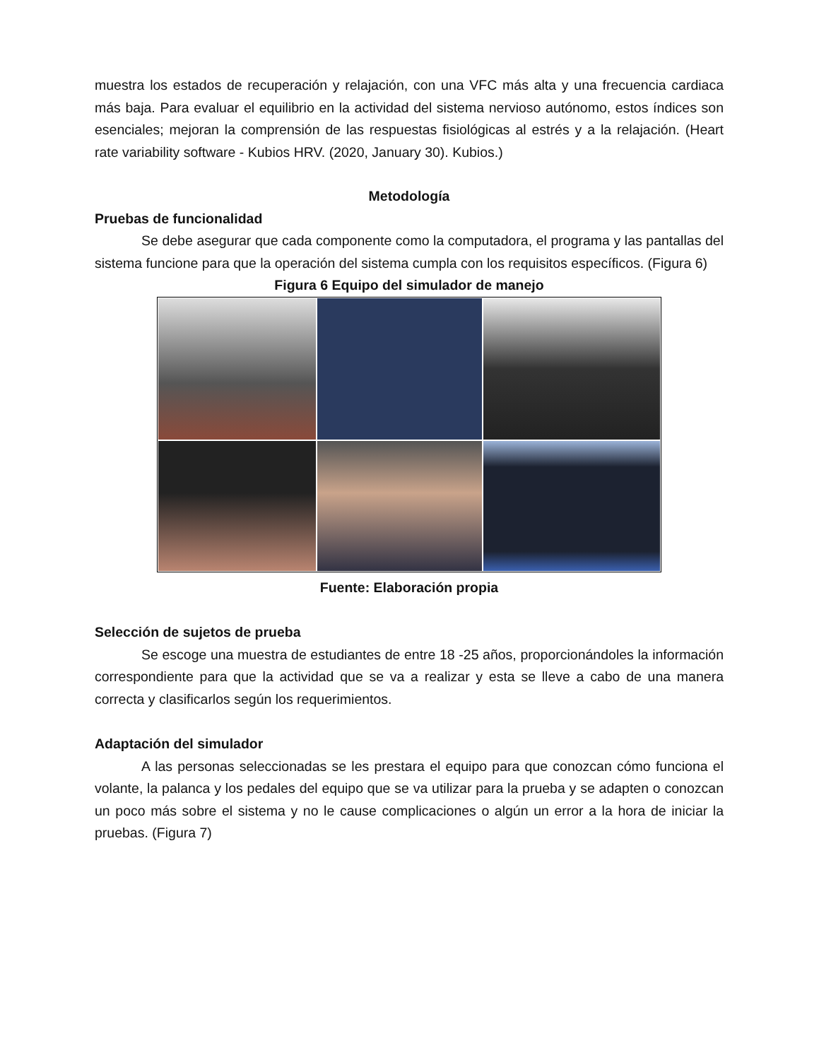muestra los estados de recuperación y relajación, con una VFC más alta y una frecuencia cardiaca más baja. Para evaluar el equilibrio en la actividad del sistema nervioso autónomo, estos índices son esenciales; mejoran la comprensión de las respuestas fisiológicas al estrés y a la relajación. (Heart rate variability software - Kubios HRV. (2020, January 30). Kubios.)
Metodología
Pruebas de funcionalidad
Se debe asegurar que cada componente como la computadora, el programa y las pantallas del sistema funcione para que la operación del sistema cumpla con los requisitos específicos. (Figura 6)
Figura 6 Equipo del simulador de manejo
Fuente: Elaboración propia
Selección de sujetos de prueba
Se escoge una muestra de estudiantes de entre 18 -25 años, proporcionándoles la información correspondiente para que la actividad que se va a realizar y esta se lleve a cabo de una manera correcta y clasificarlos según los requerimientos.
Adaptación del simulador
A las personas seleccionadas se les prestara el equipo para que conozcan cómo funciona el volante, la palanca y los pedales del equipo que se va utilizar para la prueba y se adapten o conozcan un poco más sobre el sistema y no le cause complicaciones o algún un error a la hora de iniciar la pruebas. (Figura 7)